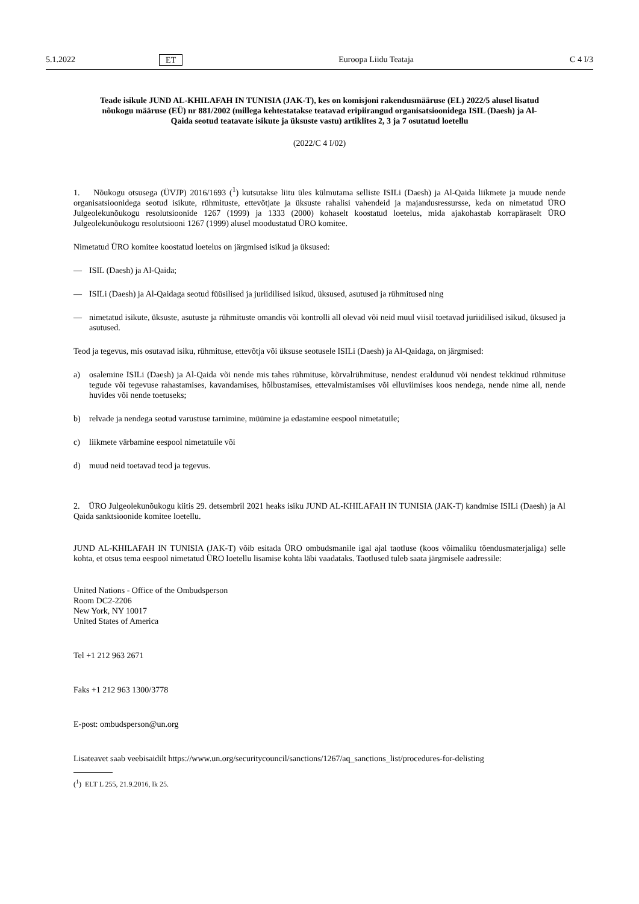5.1.2022 ET Euroopa Liidu Teataja C 4 I/3
Teade isikule JUND AL-KHILAFAH IN TUNISIA (JAK-T), kes on komisjoni rakendusmääruse (EL) 2022/5 alusel lisatud nõukogu määruse (EÜ) nr 881/2002 (millega kehtestatakse teatavad eripiirangud organisatsioonidega ISIL (Daesh) ja Al-Qaida seotud teatavate isikute ja üksuste vastu) artiklites 2, 3 ja 7 osutatud loetellu
(2022/C 4 I/02)
1. Nõukogu otsusega (ÜVJP) 2016/1693 (<sup>1</sup>) kutsutakse liitu üles külmutama selliste ISILi (Daesh) ja Al-Qaida liikmete ja muude nende organisatsioonidega seotud isikute, rühmituste, ettevõtjate ja üksuste rahalisi vahendeid ja majandusressursse, keda on nimetatud ÜRO Julgeolekunõukogu resolutsioonide 1267 (1999) ja 1333 (2000) kohaselt koostatud loetelus, mida ajakohastab korrapäraselt ÜRO Julgeolekunõukogu resolutsiooni 1267 (1999) alusel moodustatud ÜRO komitee.
Nimetatud ÜRO komitee koostatud loetelus on järgmised isikud ja üksused:
— ISIL (Daesh) ja Al-Qaida;
— ISILi (Daesh) ja Al-Qaidaga seotud füüsilised ja juriidilised isikud, üksused, asutused ja rühmitused ning
— nimetatud isikute, üksuste, asutuste ja rühmituste omandis või kontrolli all olevad või neid muul viisil toetavad juriidilised isikud, üksused ja asutused.
Teod ja tegevus, mis osutavad isiku, rühmituse, ettevõtja või üksuse seotusele ISILi (Daesh) ja Al-Qaidaga, on järgmised:
a) osalemine ISILi (Daesh) ja Al-Qaida või nende mis tahes rühmituse, kõrvalrühmituse, nendest eraldunud või nendest tekkinud rühmituse tegude või tegevuse rahastamises, kavandamises, hõlbustamises, ettevalmistamises või elluviimises koos nendega, nende nime all, nende huvides või nende toetuseks;
b) relvade ja nendega seotud varustuse tarnimine, müümine ja edastamine eespool nimetatuile;
c) liikmete värbamine eespool nimetatuile või
d) muud neid toetavad teod ja tegevus.
2. ÜRO Julgeolekunõukogu kiitis 29. detsembril 2021 heaks isiku JUND AL-KHILAFAH IN TUNISIA (JAK-T) kandmise ISILi (Daesh) ja Al Qaida sanktsioonide komitee loetellu.
JUND AL-KHILAFAH IN TUNISIA (JAK-T) võib esitada ÜRO ombudsmanile igal ajal taotluse (koos võimaliku tõendusmaterjaliga) selle kohta, et otsus tema eespool nimetatud ÜRO loetellu lisamise kohta läbi vaadataks. Taotlused tuleb saata järgmisele aadressile:
United Nations - Office of the Ombudsperson
Room DC2-2206
New York, NY 10017
United States of America
Tel +1 212 963 2671
Faks +1 212 963 1300/3778
E-post: ombudsperson@un.org
Lisateavet saab veebisaidilt https://www.un.org/securitycouncil/sanctions/1267/aq_sanctions_list/procedures-for-delisting
(<sup>1</sup>) ELT L 255, 21.9.2016, lk 25.